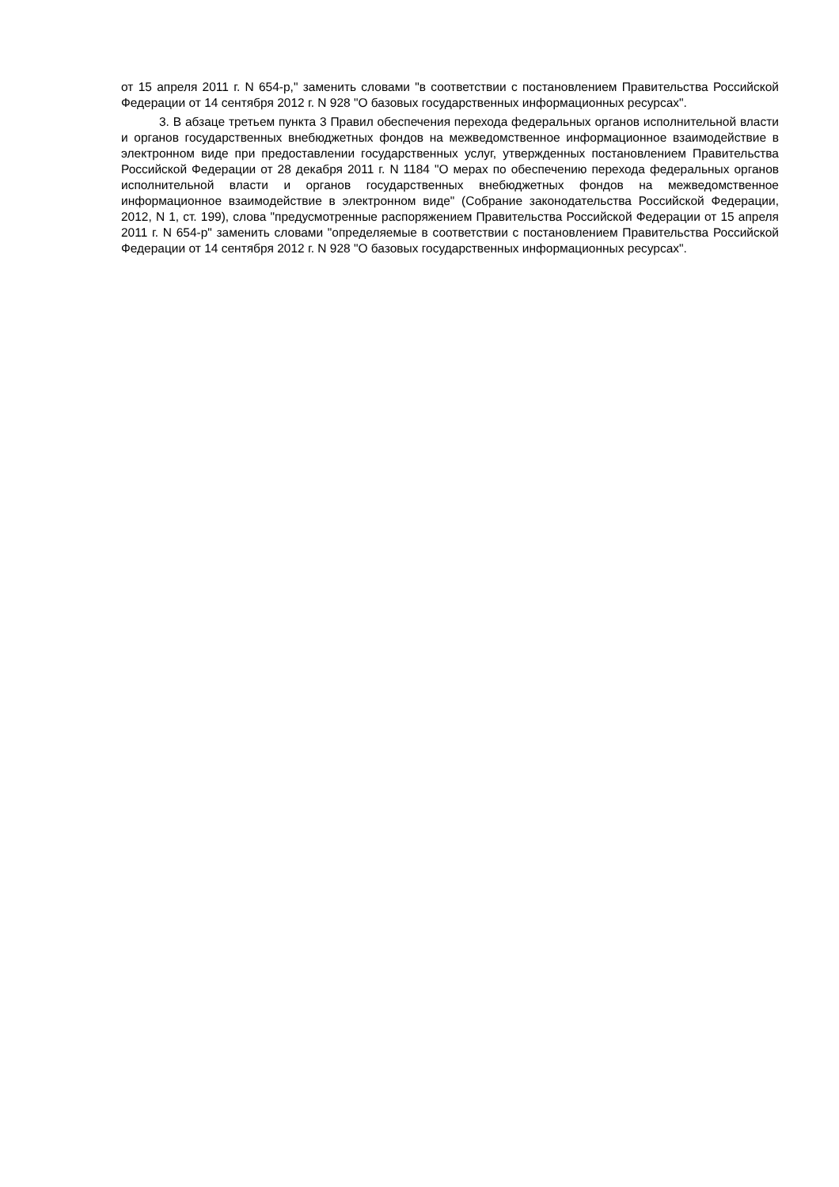от 15 апреля 2011 г. N 654-р," заменить словами "в соответствии с постановлением Правительства Российской Федерации от 14 сентября 2012 г. N 928 "О базовых государственных информационных ресурсах".
3. В абзаце третьем пункта 3 Правил обеспечения перехода федеральных органов исполнительной власти и органов государственных внебюджетных фондов на межведомственное информационное взаимодействие в электронном виде при предоставлении государственных услуг, утвержденных постановлением Правительства Российской Федерации от 28 декабря 2011 г. N 1184 "О мерах по обеспечению перехода федеральных органов исполнительной власти и органов государственных внебюджетных фондов на межведомственное информационное взаимодействие в электронном виде" (Собрание законодательства Российской Федерации, 2012, N 1, ст. 199), слова "предусмотренные распоряжением Правительства Российской Федерации от 15 апреля 2011 г. N 654-р" заменить словами "определяемые в соответствии с постановлением Правительства Российской Федерации от 14 сентября 2012 г. N 928 "О базовых государственных информационных ресурсах".